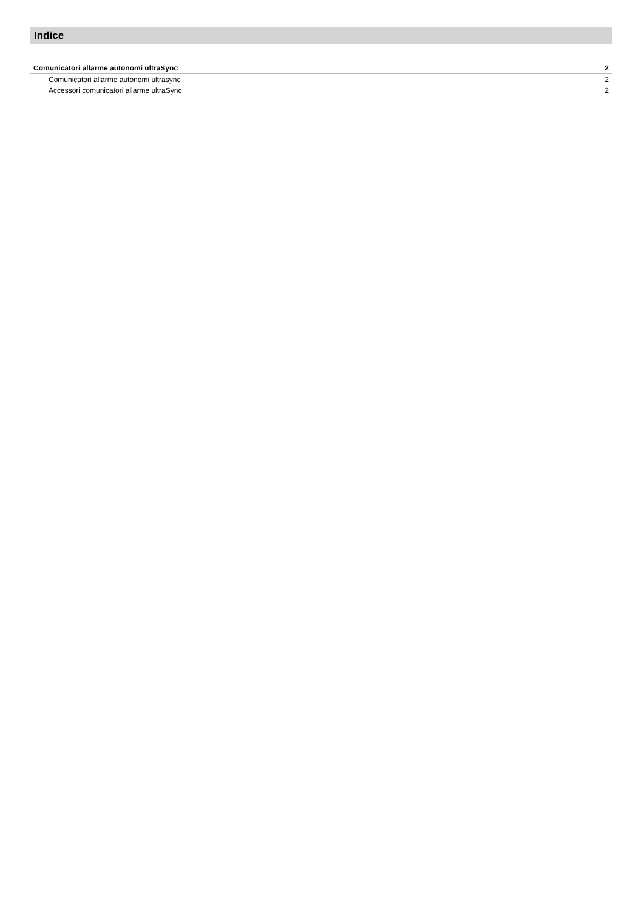Indice
Comunicatori allarme autonomi ultraSync 2
Comunicatori allarme autonomi ultrasync 2
Accessori comunicatori allarme ultraSync 2